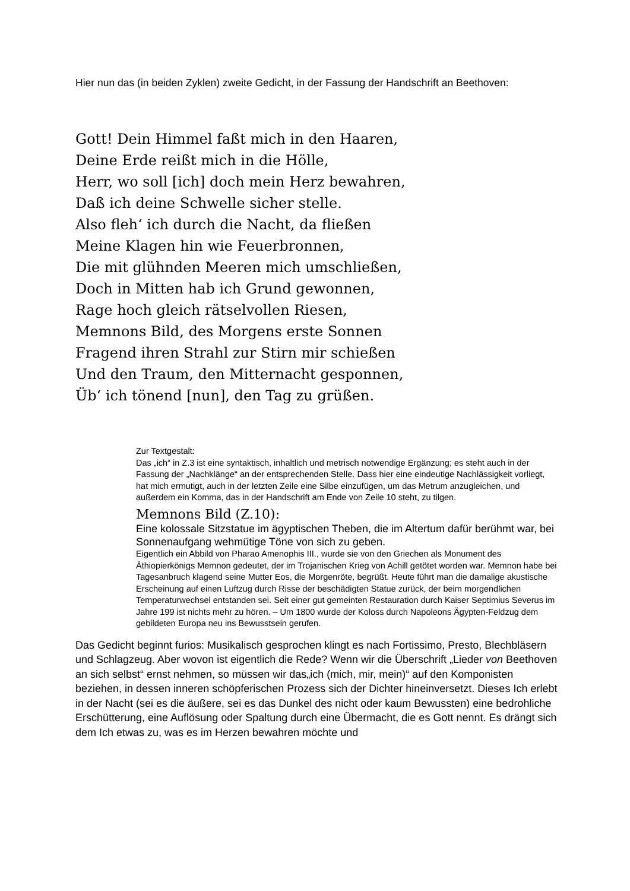Hier nun das (in beiden Zyklen) zweite Gedicht, in der Fassung der Handschrift an Beethoven:
Gott! Dein Himmel faßt mich in den Haaren,
Deine Erde reißt mich in die Hölle,
Herr, wo soll [ich] doch mein Herz bewahren,
Daß ich deine Schwelle sicher stelle.
Also fleh‘ ich durch die Nacht, da fließen
Meine Klagen hin wie Feuerbronnen,
Die mit glühnden Meeren mich umschließen,
Doch in Mitten hab ich Grund gewonnen,
Rage hoch gleich rätselvollen Riesen,
Memnons Bild, des Morgens erste Sonnen
Fragend ihren Strahl zur Stirn mir schießen
Und den Traum, den Mitternacht gesponnen,
Üb‘ ich tönend [nun], den Tag zu grüßen.
Zur Textgestalt:
Das „ich“ in Z.3 ist eine syntaktisch, inhaltlich und metrisch notwendige Ergänzung; es steht auch in der Fassung der „Nachklänge“ an der entsprechenden Stelle. Dass hier eine eindeutige Nachlässigkeit vorliegt, hat mich ermutigt, auch in der letzten Zeile eine Silbe einzufügen, um das Metrum anzugleichen, und außerdem ein Komma, das in der Handschrift am Ende von Zeile 10 steht, zu tilgen.
Memnons Bild (Z.10):
Eine kolossale Sitzstatue im ägyptischen Theben, die im Altertum dafür berühmt war, bei Sonnenaufgang wehmütige Töne von sich zu geben.
Eigentlich ein Abbild von Pharao Amenophis III., wurde sie von den Griechen als Monument des Äthiopierkönigs Memnon gedeutet, der im Trojanischen Krieg von Achill getötet worden war. Memnon habe bei Tagesanbruch klagend seine Mutter Eos, die Morgenröte, begrüßt. Heute führt man die damalige akustische Erscheinung auf einen Luftzug durch Risse der beschädigten Statue zurück, der beim morgendlichen Temperaturwechsel entstanden sei. Seit einer gut gemeinten Restauration durch Kaiser Septimius Severus im Jahre 199 ist nichts mehr zu hören. – Um 1800 wurde der Koloss durch Napoleons Ägypten-Feldzug dem gebildeten Europa neu ins Bewusstsein gerufen.
Das Gedicht beginnt furios: Musikalisch gesprochen klingt es nach Fortissimo, Presto, Blechbläsern und Schlagzeug. Aber wovon ist eigentlich die Rede? Wenn wir die Überschrift „Lieder von Beethoven an sich selbst“ ernst nehmen, so müssen wir das„ich (mich, mir, mein)“ auf den Komponisten beziehen, in dessen inneren schöpferischen Prozess sich der Dichter hineinversetzt. Dieses Ich erlebt in der Nacht (sei es die äußere, sei es das Dunkel des nicht oder kaum Bewussten) eine bedrohliche Erschütterung, eine Auflösung oder Spaltung durch eine Übermacht, die es Gott nennt. Es drängt sich dem Ich etwas zu, was es im Herzen bewahren möchte und